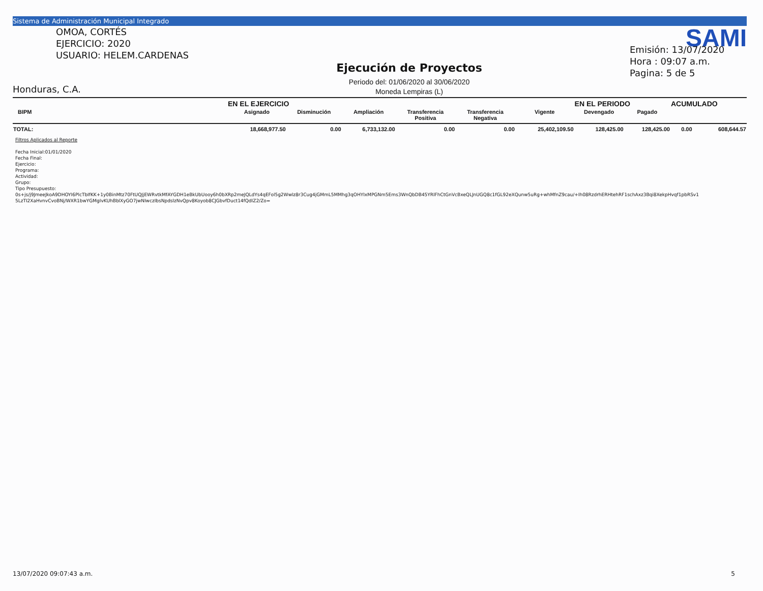Sistema de Administración Municipal Integrado
OMOA, CORTÉS
EJERCICIO: 2020
USUARIO: HELEM.CARDENAS
Honduras, C.A.
Ejecución de Proyectos
Periodo del: 01/06/2020 al 30/06/2020
Moneda Lempiras (L)
SAMI
Emisión: 13/07/2020
Hora : 09:07 a.m.
Pagina: 5 de 5
| | EN EL EJERCICIO | | | | | | EN EL PERIODO | | ACUMULADO | |
| --- | --- | --- | --- | --- | --- | --- | --- | --- | --- | --- |
| BIPM | Asignado | Disminución | Ampliación | Transferencia Positiva | Transferencia Negativa | Vigente | Devengado | Pagado | | |
| TOTAL: | 18,668,977.50 | 0.00 | 6,733,132.00 | 0.00 | 0.00 | 25,402,109.50 | 128,425.00 | 128,425.00 | 0.00 | 608,644.57 |
Filtros Aplicados al Reporte
Fecha Inicial:01/01/2020
Fecha Final:
Ejercicio:
Programa:
Actividad:
Grupo:
Tipo Presupuesto:
0s+js/j9JmeeJkoA9DHOYI6PlcTbIfKK+1y0BinMtz70FtUQJjEWRvtkMfAYGDH1eBkUbUooy6h0bXRp2meJQLdYs4qEFol5g2Wwlz8r3Cug4jGMmL5MMhg3qOHYIxMPGNm5Ems3WnQbDB45YRlFhCtGnVcBxeQLJnUGQ8c1fGL92eXQunw5uRg+whMfnZ9cau/+Ih08RzdrhERHtehRF1schAxz3Bqi8XekpHvqf1pbRSv1
5LzTI2XaHvnvCvoBNj/WXR1bwYGMgIvKUhBblXyGO7jwNIwczIbsNpdslzNvQpv8Koyob8CJGbvfDuct14fQdIZ2/Zo=
13/07/2020 09:07:43 a.m. 5